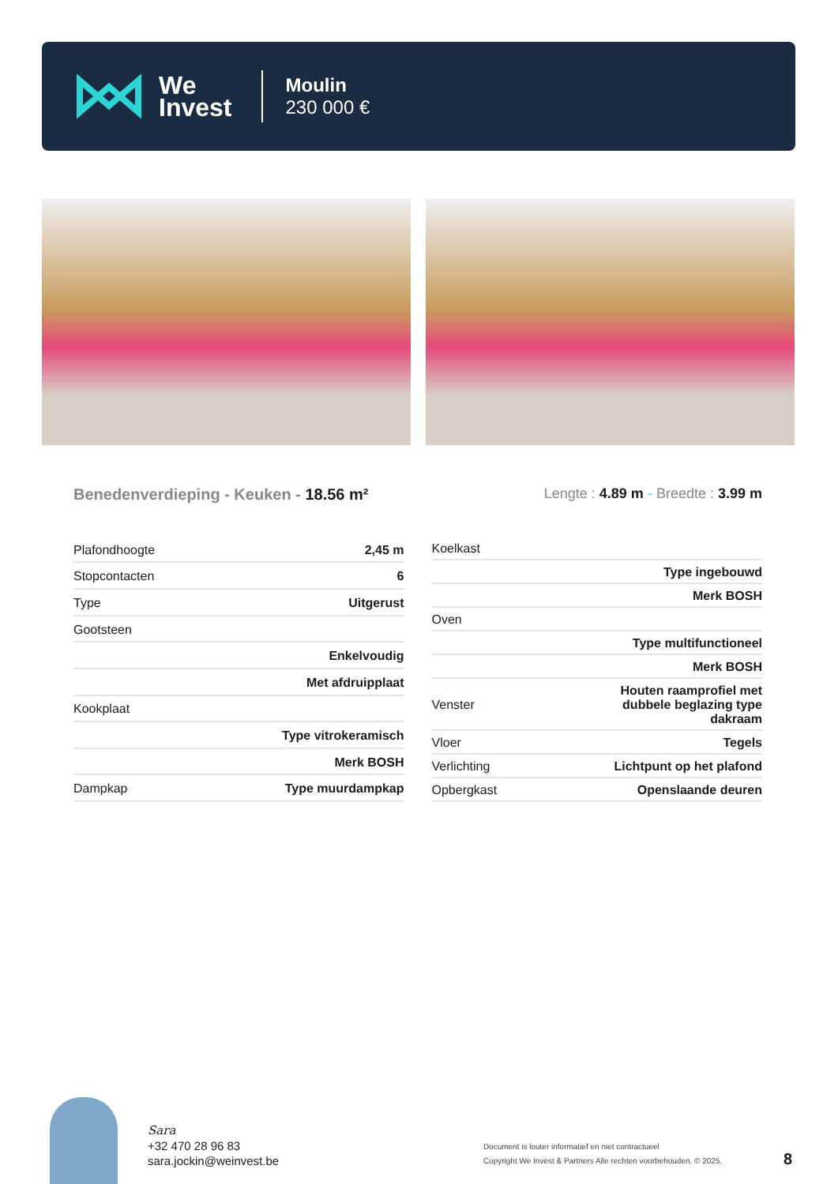We
Invest
Moulin
230 000 €
Benedenverdieping - Keuken - 18.56 m²
Lengte : 4.89 m - Breedte : 3.99 m
| Plafondhoogte | 2,45 m |
| Stopcontacten | 6 |
| Type | Uitgerust |
| Gootsteen | |
| | Enkelvoudig |
| | Met afdruipplaat |
| Kookplaat | |
| | Type vitrokeramisch |
| | Merk BOSH |
| Dampkap | Type muurdampkap |
| Koelkast | |
| | Type ingebouwd |
| | Merk BOSH |
| Oven | |
| | Type multifunctioneel |
| | Merk BOSH |
| Venster | Houten raamprofiel met dubbele beglazing type dakraam |
| Vloer | Tegels |
| Verlichting | Lichtpunt op het plafond |
| Opbergkast | Openslaande deuren |
Sara
+32 470 28 96 83
sara.jockin@weinvest.be
Document is louter informatief en niet contractueel
Copyright We Invest & Partners Alle rechten voorbehouden. © 2025.
8